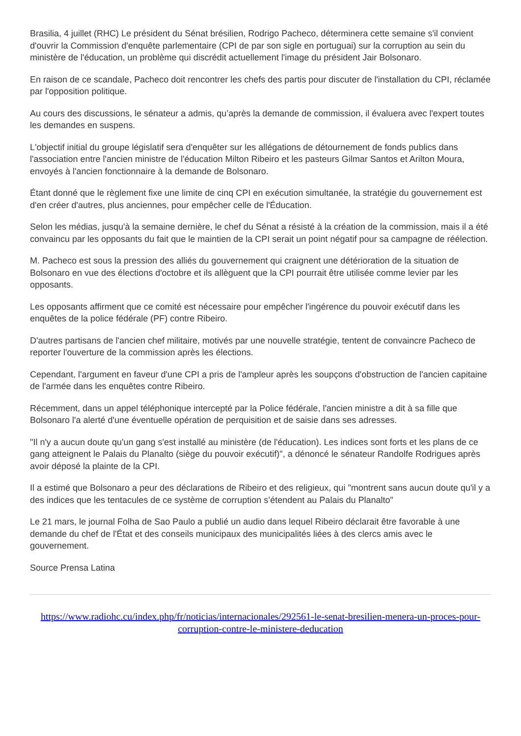Brasilia, 4 juillet (RHC) Le président du Sénat brésilien, Rodrigo Pacheco, déterminera cette semaine s'il convient d'ouvrir la Commission d'enquête parlementaire (CPI de par son sigle en portuguai) sur la corruption au sein du ministère de l'éducation, un problème qui discrédit actuellement l'image du président Jair Bolsonaro.
En raison de ce scandale, Pacheco doit rencontrer les chefs des partis pour discuter de l'installation du CPI, réclamée par l'opposition politique.
Au cours des discussions, le sénateur a admis, qu’après la demande de commission, il évaluera avec l'expert toutes les demandes en suspens.
L'objectif initial du groupe législatif sera d'enquêter sur les allégations de détournement de fonds publics dans l'association entre l'ancien ministre de l'éducation Milton Ribeiro et les pasteurs Gilmar Santos et Arilton Moura, envoyés à l'ancien fonctionnaire à la demande de Bolsonaro.
Étant donné que le règlement fixe une limite de cinq CPI en exécution simultanée, la stratégie du gouvernement est d'en créer d'autres, plus anciennes, pour empêcher celle de l'Éducation.
Selon les médias, jusqu'à la semaine dernière, le chef du Sénat a résisté à la création de la commission, mais il a été convaincu par les opposants du fait que le maintien de la CPI serait un point négatif pour sa campagne de réélection.
M. Pacheco est sous la pression des alliés du gouvernement qui craignent une détérioration de la situation de Bolsonaro en vue des élections d'octobre et ils allèguent que la CPI pourrait être utilisée comme levier par les opposants.
Les opposants affirment que ce comité est nécessaire pour empêcher l'ingérence du pouvoir exécutif dans les enquêtes de la police fédérale (PF) contre Ribeiro.
D'autres partisans de l'ancien chef militaire, motivés par une nouvelle stratégie, tentent de convaincre Pacheco de reporter l'ouverture de la commission après les élections.
Cependant, l'argument en faveur d'une CPI a pris de l'ampleur après les soupçons d'obstruction de l'ancien capitaine de l'armée dans les enquêtes contre Ribeiro.
Récemment, dans un appel téléphonique intercepté par la Police fédérale, l'ancien ministre a dit à sa fille que Bolsonaro l'a alerté d'une éventuelle opération de perquisition et de saisie dans ses adresses.
"Il n'y a aucun doute qu'un gang s'est installé au ministère (de l'éducation). Les indices sont forts et les plans de ce gang atteignent le Palais du Planalto (siège du pouvoir exécutif)", a dénoncé le sénateur Randolfe Rodrigues après avoir déposé la plainte de la CPI.
Il a estimé que Bolsonaro a peur des déclarations de Ribeiro et des religieux, qui "montrent sans aucun doute qu'il y a des indices que les tentacules de ce système de corruption s’étendent au Palais du Planalto"
Le 21 mars, le journal Folha de Sao Paulo a publié un audio dans lequel Ribeiro déclarait être favorable à une demande du chef de l'État et des conseils municipaux des municipalités liées à des clercs amis avec le gouvernement.
Source Prensa Latina
https://www.radiohc.cu/index.php/fr/noticias/internacionales/292561-le-senat-bresilien-menera-un-proces-pour-corruption-contre-le-ministere-deducation